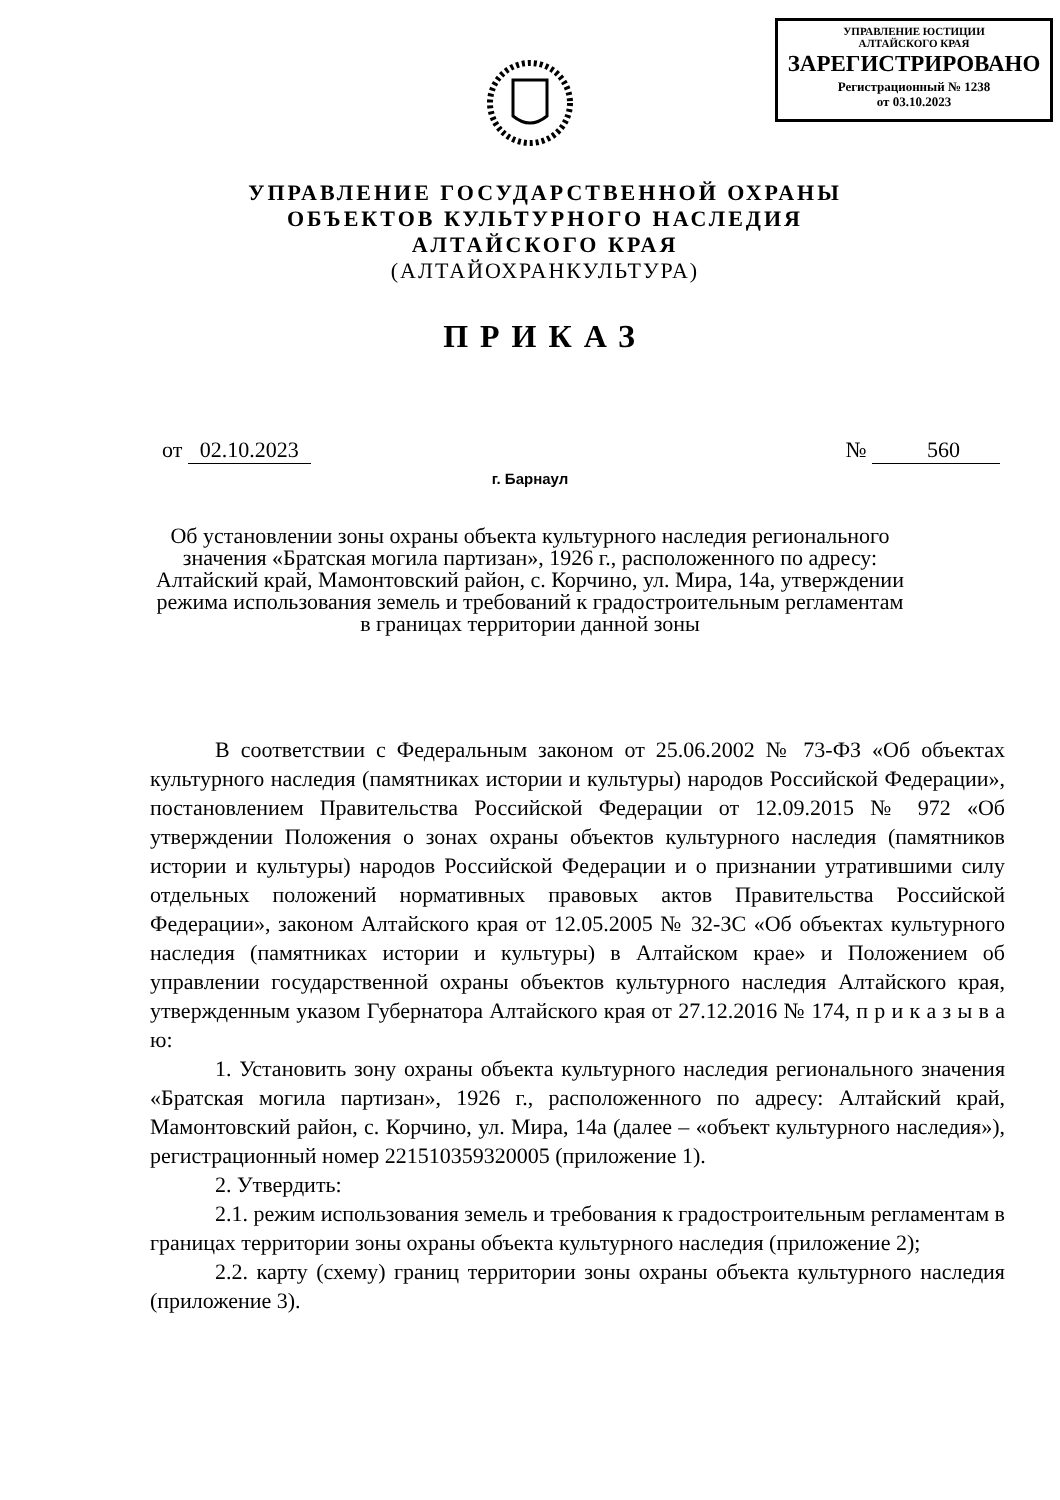УПРАВЛЕНИЕ ЮСТИЦИИ
АЛТАЙСКОГО КРАЯ
ЗАРЕГИСТРИРОВАНО
Регистрационный № 1238
от 03.10.2023
УПРАВЛЕНИЕ ГОСУДАРСТВЕННОЙ ОХРАНЫ
ОБЪЕКТОВ КУЛЬТУРНОГО НАСЛЕДИЯ
АЛТАЙСКОГО КРАЯ
(АЛТАЙОХРАНКУЛЬТУРА)
ПРИКАЗ
от 02.10.2023 № 560
г. Барнаул
Об установлении зоны охраны объекта культурного наследия регионального значения «Братская могила партизан», 1926 г., расположенного по адресу: Алтайский край, Мамонтовский район, с. Корчино, ул. Мира, 14а, утверждении режима использования земель и требований к градостроительным регламентам в границах территории данной зоны
В соответствии с Федеральным законом от 25.06.2002 № 73-ФЗ «Об объектах культурного наследия (памятниках истории и культуры) народов Российской Федерации», постановлением Правительства Российской Федерации от 12.09.2015 № 972 «Об утверждении Положения о зонах охраны объектов культурного наследия (памятников истории и культуры) народов Российской Федерации и о признании утратившими силу отдельных положений нормативных правовых актов Правительства Российской Федерации», законом Алтайского края от 12.05.2005 № 32-ЗС «Об объектах культурного наследия (памятниках истории и культуры) в Алтайском крае» и Положением об управлении государственной охраны объектов культурного наследия Алтайского края, утвержденным указом Губернатора Алтайского края от 27.12.2016 № 174, п р и к а з ы в а ю:
1. Установить зону охраны объекта культурного наследия регионального значения «Братская могила партизан», 1926 г., расположенного по адресу: Алтайский край, Мамонтовский район, с. Корчино, ул. Мира, 14а (далее – «объект культурного наследия»), регистрационный номер 221510359320005 (приложение 1).
2. Утвердить:
2.1. режим использования земель и требования к градостроительным регламентам в границах территории зоны охраны объекта культурного наследия (приложение 2);
2.2. карту (схему) границ территории зоны охраны объекта культурного наследия (приложение 3).